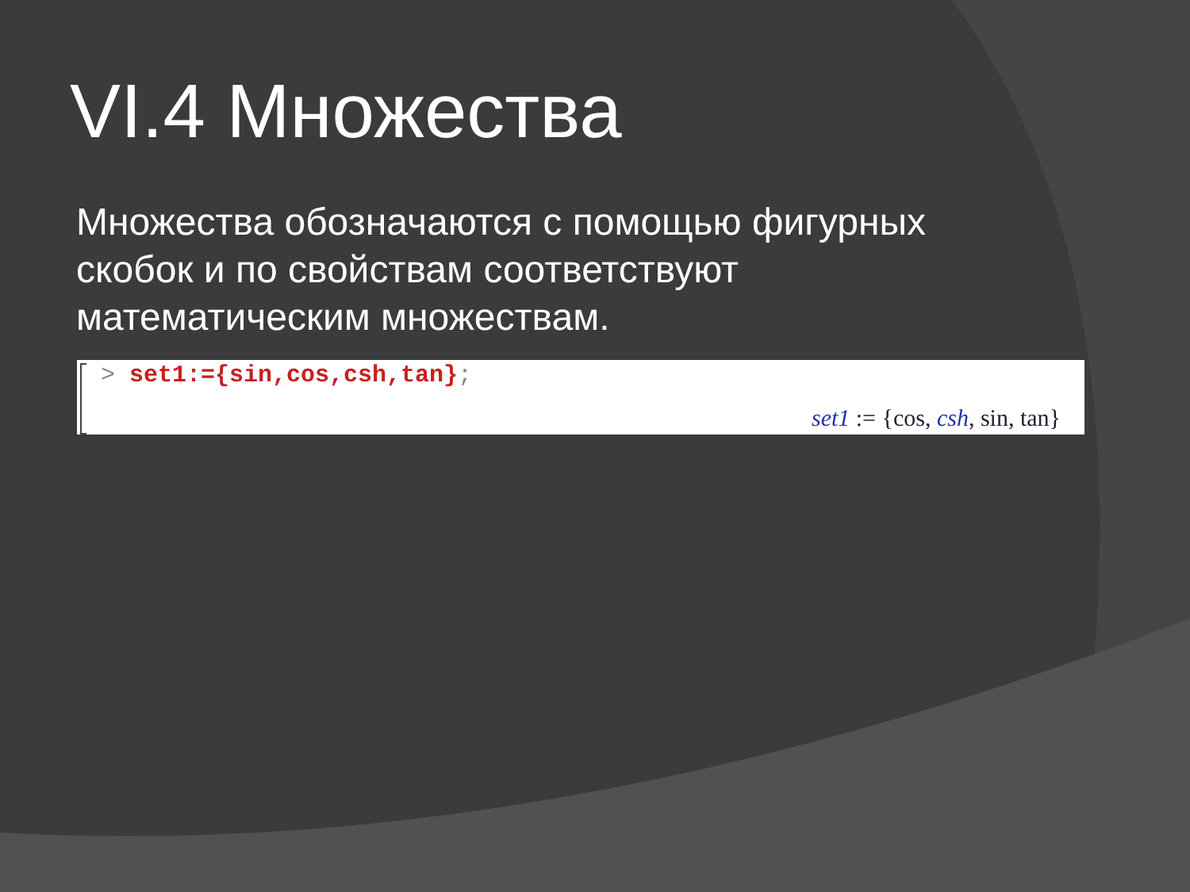VI.4 Множества
Множества обозначаются с помощью фигурных скобок и по свойствам соответствуют математическим множествам.
> set1:={sin,cos,csh,tan};
set1 := {cos, csh, sin, tan}